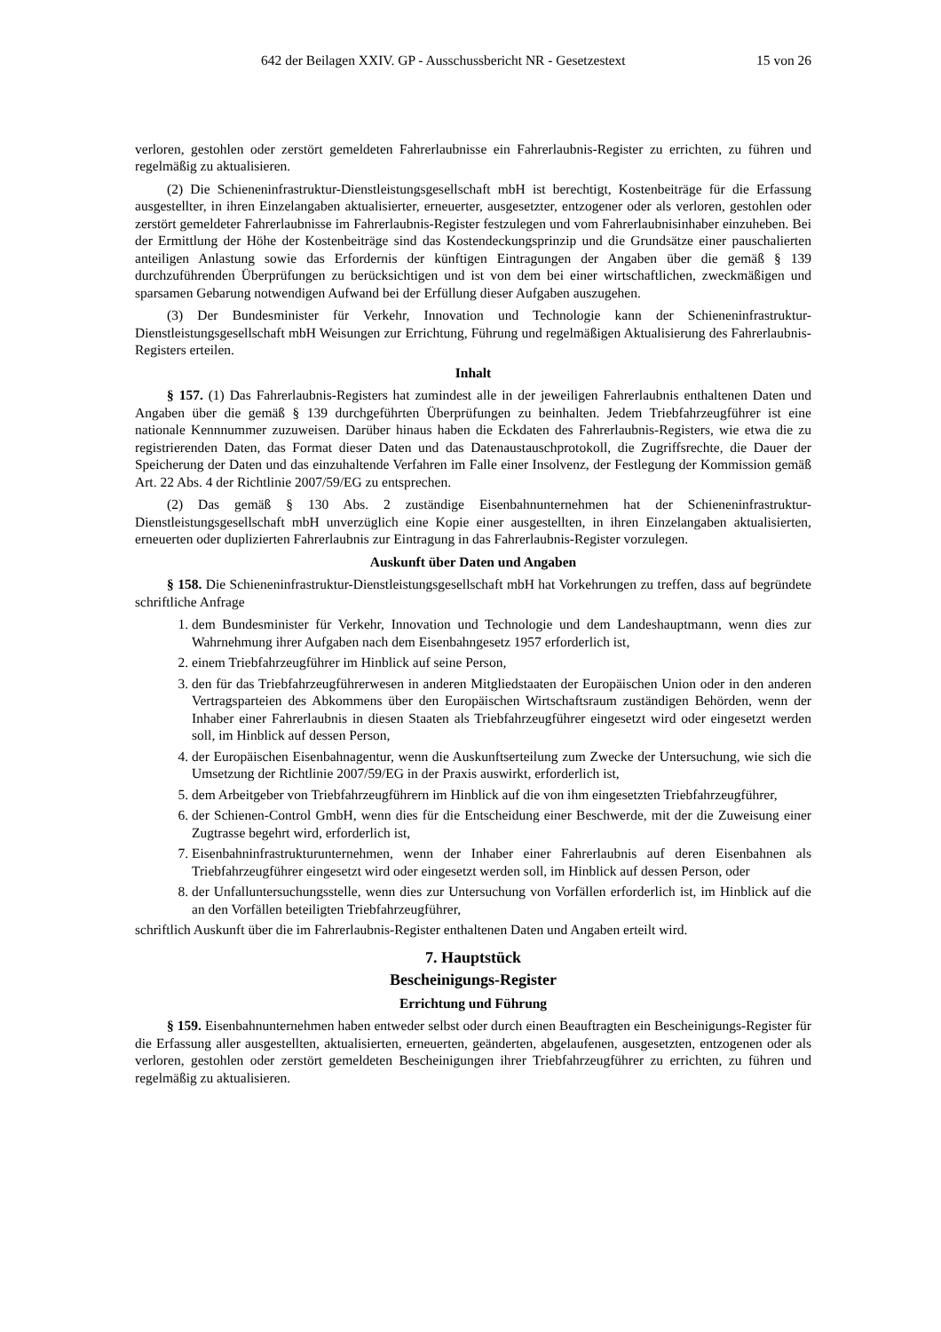642 der Beilagen XXIV. GP - Ausschussbericht NR - Gesetzestext 15 von 26
verloren, gestohlen oder zerstört gemeldeten Fahrerlaubnisse ein Fahrerlaubnis-Register zu errichten, zu führen und regelmäßig zu aktualisieren.
(2) Die Schieneninfrastruktur-Dienstleistungsgesellschaft mbH ist berechtigt, Kostenbeiträge für die Erfassung ausgestellter, in ihren Einzelangaben aktualisierter, erneuerter, ausgesetzter, entzogener oder als verloren, gestohlen oder zerstört gemeldeter Fahrerlaubnisse im Fahrerlaubnis-Register festzulegen und vom Fahrerlaubnisinhaber einzuheben. Bei der Ermittlung der Höhe der Kostenbeiträge sind das Kostendeckungsprinzip und die Grundsätze einer pauschalierten anteiligen Anlastung sowie das Erfordernis der künftigen Eintragungen der Angaben über die gemäß § 139 durchzuführenden Überprüfungen zu berücksichtigen und ist von dem bei einer wirtschaftlichen, zweckmäßigen und sparsamen Gebarung notwendigen Aufwand bei der Erfüllung dieser Aufgaben auszugehen.
(3) Der Bundesminister für Verkehr, Innovation und Technologie kann der Schieneninfrastruktur-Dienstleistungsgesellschaft mbH Weisungen zur Errichtung, Führung und regelmäßigen Aktualisierung des Fahrerlaubnis-Registers erteilen.
Inhalt
§ 157. (1) Das Fahrerlaubnis-Registers hat zumindest alle in der jeweiligen Fahrerlaubnis enthaltenen Daten und Angaben über die gemäß § 139 durchgeführten Überprüfungen zu beinhalten. Jedem Triebfahrzeugführer ist eine nationale Kennnummer zuzuweisen. Darüber hinaus haben die Eckdaten des Fahrerlaubnis-Registers, wie etwa die zu registrierenden Daten, das Format dieser Daten und das Datenaustauschprotokoll, die Zugriffsrechte, die Dauer der Speicherung der Daten und das einzuhaltende Verfahren im Falle einer Insolvenz, der Festlegung der Kommission gemäß Art. 22 Abs. 4 der Richtlinie 2007/59/EG zu entsprechen.
(2) Das gemäß § 130 Abs. 2 zuständige Eisenbahnunternehmen hat der Schieneninfrastruktur-Dienstleistungsgesellschaft mbH unverzüglich eine Kopie einer ausgestellten, in ihren Einzelangaben aktualisierten, erneuerten oder duplizierten Fahrerlaubnis zur Eintragung in das Fahrerlaubnis-Register vorzulegen.
Auskunft über Daten und Angaben
§ 158. Die Schieneninfrastruktur-Dienstleistungsgesellschaft mbH hat Vorkehrungen zu treffen, dass auf begründete schriftliche Anfrage
1. dem Bundesminister für Verkehr, Innovation und Technologie und dem Landeshauptmann, wenn dies zur Wahrnehmung ihrer Aufgaben nach dem Eisenbahngesetz 1957 erforderlich ist,
2. einem Triebfahrzeugführer im Hinblick auf seine Person,
3. den für das Triebfahrzeugführerwesen in anderen Mitgliedstaaten der Europäischen Union oder in den anderen Vertragsparteien des Abkommens über den Europäischen Wirtschaftsraum zuständigen Behörden, wenn der Inhaber einer Fahrerlaubnis in diesen Staaten als Triebfahrzeugführer eingesetzt wird oder eingesetzt werden soll, im Hinblick auf dessen Person,
4. der Europäischen Eisenbahnagentur, wenn die Auskunftserteilung zum Zwecke der Untersuchung, wie sich die Umsetzung der Richtlinie 2007/59/EG in der Praxis auswirkt, erforderlich ist,
5. dem Arbeitgeber von Triebfahrzeugführern im Hinblick auf die von ihm eingesetzten Triebfahrzeugführer,
6. der Schienen-Control GmbH, wenn dies für die Entscheidung einer Beschwerde, mit der die Zuweisung einer Zugtrasse begehrt wird, erforderlich ist,
7. Eisenbahninfrastrukturunternehmen, wenn der Inhaber einer Fahrerlaubnis auf deren Eisenbahnen als Triebfahrzeugführer eingesetzt wird oder eingesetzt werden soll, im Hinblick auf dessen Person, oder
8. der Unfalluntersuchungsstelle, wenn dies zur Untersuchung von Vorfällen erforderlich ist, im Hinblick auf die an den Vorfällen beteiligten Triebfahrzeugführer,
schriftlich Auskunft über die im Fahrerlaubnis-Register enthaltenen Daten und Angaben erteilt wird.
7. Hauptstück
Bescheinigungs-Register
Errichtung und Führung
§ 159. Eisenbahnunternehmen haben entweder selbst oder durch einen Beauftragten ein Bescheinigungs-Register für die Erfassung aller ausgestellten, aktualisierten, erneuerten, geänderten, abgelaufenen, ausgesetzten, entzogenen oder als verloren, gestohlen oder zerstört gemeldeten Bescheinigungen ihrer Triebfahrzeugführer zu errichten, zu führen und regelmäßig zu aktualisieren.